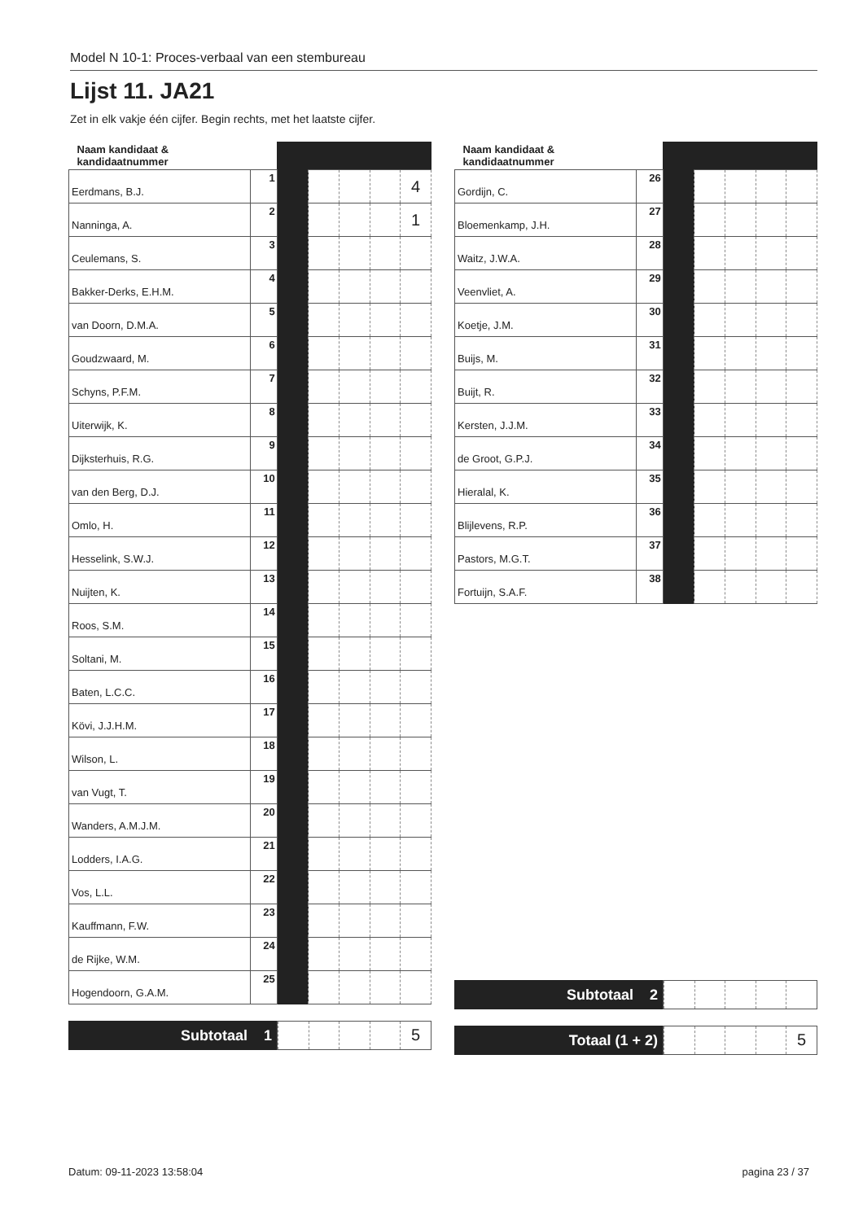Model N 10-1: Proces-verbaal van een stembureau
Lijst 11. JA21
Zet in elk vakje één cijfer. Begin rechts, met het laatste cijfer.
| Naam kandidaat & kandidaatnummer | | | | | | |
| --- | --- | --- | --- | --- | --- | --- |
| Eerdmans, B.J. | 1 | | | | | 4 |
| Nanninga, A. | 2 | | | | | 1 |
| Ceulemans, S. | 3 | | | | | |
| Bakker-Derks, E.H.M. | 4 | | | | | |
| van Doorn, D.M.A. | 5 | | | | | |
| Goudzwaard, M. | 6 | | | | | |
| Schyns, P.F.M. | 7 | | | | | |
| Uiterwijk, K. | 8 | | | | | |
| Dijksterhuis, R.G. | 9 | | | | | |
| van den Berg, D.J. | 10 | | | | | |
| Omlo, H. | 11 | | | | | |
| Hesselink, S.W.J. | 12 | | | | | |
| Nuijten, K. | 13 | | | | | |
| Roos, S.M. | 14 | | | | | |
| Soltani, M. | 15 | | | | | |
| Baten, L.C.C. | 16 | | | | | |
| Kövi, J.J.H.M. | 17 | | | | | |
| Wilson, L. | 18 | | | | | |
| van Vugt, T. | 19 | | | | | |
| Wanders, A.M.J.M. | 20 | | | | | |
| Lodders, I.A.G. | 21 | | | | | |
| Vos, L.L. | 22 | | | | | |
| Kauffmann, F.W. | 23 | | | | | |
| de Rijke, W.M. | 24 | | | | | |
| Hogendoorn, G.A.M. | 25 | | | | | |
Subtotaal 1
5
| Naam kandidaat & kandidaatnummer | | | | | | |
| --- | --- | --- | --- | --- | --- | --- |
| Gordijn, C. | 26 | | | | | |
| Bloemenkamp, J.H. | 27 | | | | | |
| Waitz, J.W.A. | 28 | | | | | |
| Veenvliet, A. | 29 | | | | | |
| Koetje, J.M. | 30 | | | | | |
| Buijs, M. | 31 | | | | | |
| Buijt, R. | 32 | | | | | |
| Kersten, J.J.M. | 33 | | | | | |
| de Groot, G.P.J. | 34 | | | | | |
| Hieralal, K. | 35 | | | | | |
| Blijlevens, R.P. | 36 | | | | | |
| Pastors, M.G.T. | 37 | | | | | |
| Fortuijn, S.A.F. | 38 | | | | | |
Subtotaal 2
Totaal (1 + 2)
5
Datum: 09-11-2023 13:58:04 pagina 23 / 37